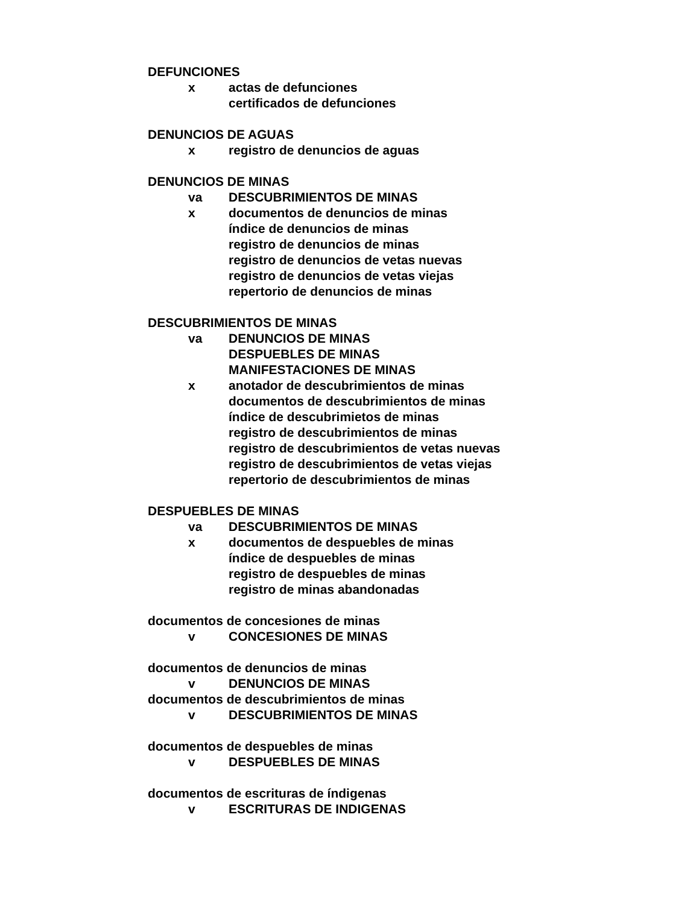DEFUNCIONES
x actas de defunciones
certificados de defunciones
DENUNCIOS DE AGUAS
x registro de denuncios de aguas
DENUNCIOS DE MINAS
va DESCUBRIMIENTOS DE MINAS
x documentos de denuncios de minas
índice de denuncios de minas
registro de denuncios de minas
registro de denuncios de vetas nuevas
registro de denuncios de vetas viejas
repertorio de denuncios de minas
DESCUBRIMIENTOS DE MINAS
va DENUNCIOS DE MINAS
DESPUEBLES DE MINAS
MANIFESTACIONES DE MINAS
x anotador de descubrimientos de minas
documentos de descubrimientos de minas
índice de descubrimietos de minas
registro de descubrimientos de minas
registro de descubrimientos de vetas nuevas
registro de descubrimientos de vetas viejas
repertorio de descubrimientos de minas
DESPUEBLES DE MINAS
va DESCUBRIMIENTOS DE MINAS
x documentos de despuebles de minas
índice de despuebles de minas
registro de despuebles de minas
registro de minas abandonadas
documentos de concesiones de minas
v CONCESIONES DE MINAS
documentos de denuncios de minas
v DENUNCIOS DE MINAS
documentos de descubrimientos de minas
v DESCUBRIMIENTOS DE MINAS
documentos de despuebles de minas
v DESPUEBLES DE MINAS
documentos de escrituras de índigenas
v ESCRITURAS DE INDIGENAS